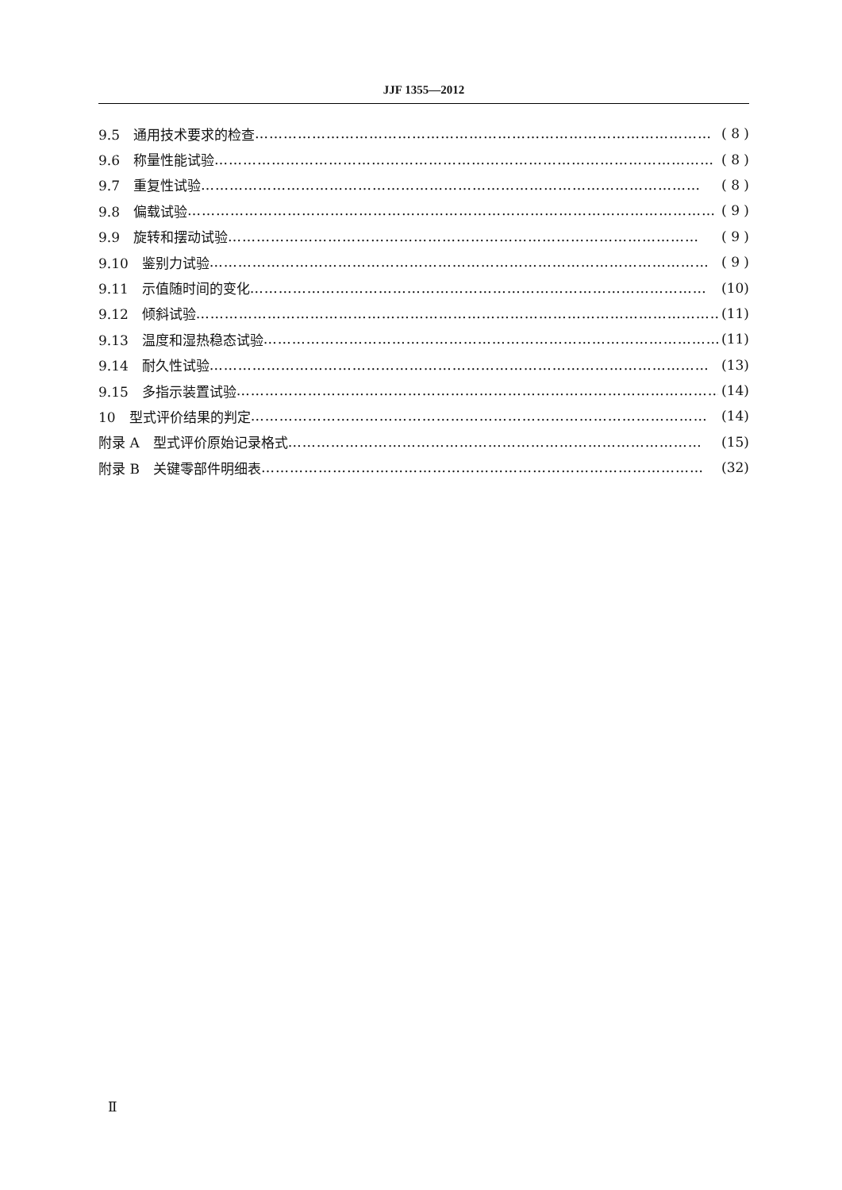JJF 1355—2012
9.5　通用技术要求的检查 …………………………………………………………………………………… ( 8 )
9.6　称量性能试验 …………………………………………………………………………………………… ( 8 )
9.7　重复性试验 …………………………………………………………………………………………… ( 8 )
9.8　偏载试验 ………………………………………………………………………………………………… ( 9 )
9.9　旋转和摆动试验 ……………………………………………………………………………………… ( 9 )
9.10　鉴别力试验 …………………………………………………………………………………………… ( 9 )
9.11　示值随时间的变化 …………………………………………………………………………………… (10)
9.12　倾斜试验 ………………………………………………………………………………………………… (11)
9.13　温度和湿热稳态试验 …………………………………………………………………………………… (11)
9.14　耐久性试验 …………………………………………………………………………………………… (13)
9.15　多指示装置试验 ………………………………………………………………………………………… (14)
10　型式评价结果的判定 …………………………………………………………………………………… (14)
附录 A　型式评价原始记录格式 …………………………………………………………………………… (15)
附录 B　关键零部件明细表 ………………………………………………………………………………… (32)
Ⅱ